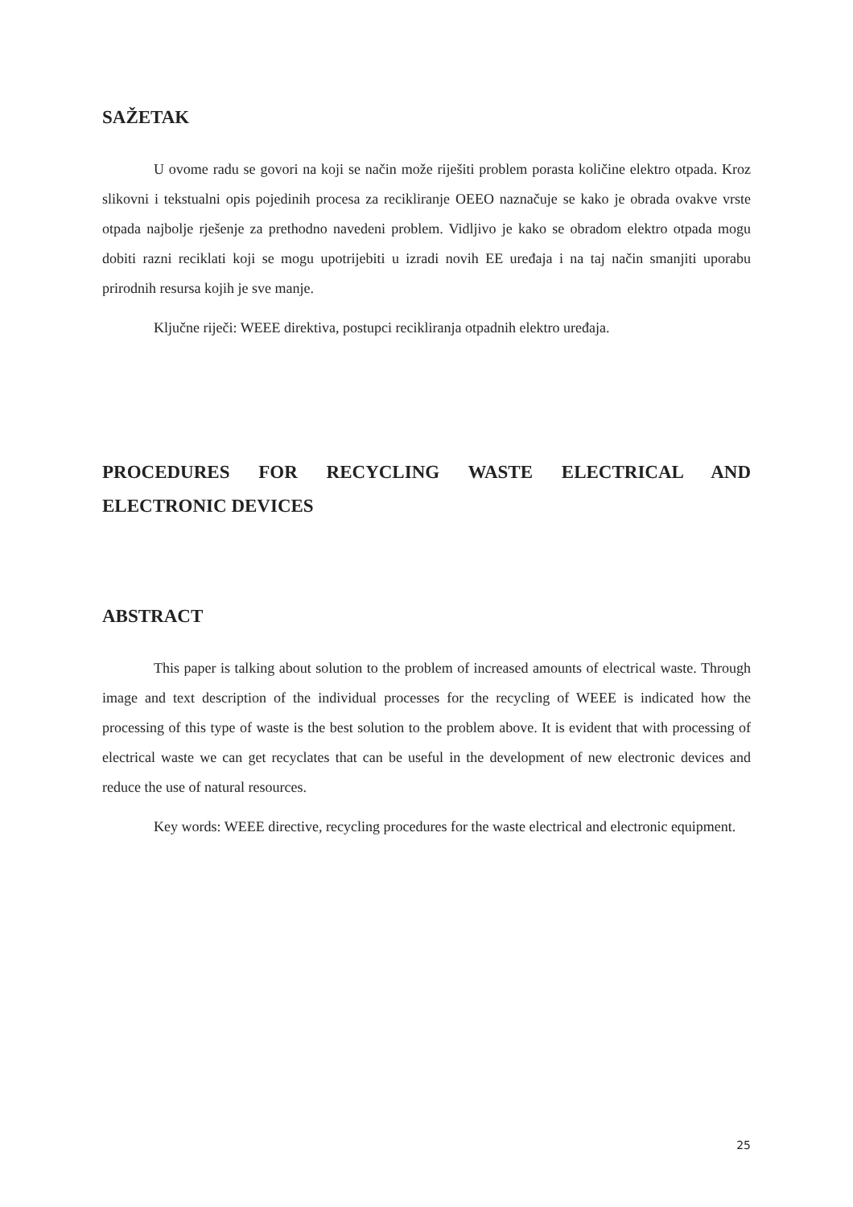SAŽETAK
U ovome radu se govori na koji se način može riješiti problem porasta količine elektro otpada. Kroz slikovni i tekstualni opis pojedinih procesa za recikliranje OEEO naznačuje se kako je obrada ovakve vrste otpada najbolje rješenje za prethodno navedeni problem. Vidljivo je kako se obradom elektro otpada mogu dobiti razni reciklati koji se mogu upotrijebiti u izradi novih EE uređaja i na taj način smanjiti uporabu prirodnih resursa kojih je sve manje.
Ključne riječi: WEEE direktiva, postupci recikliranja otpadnih elektro uređaja.
PROCEDURES FOR RECYCLING WASTE ELECTRICAL AND ELECTRONIC DEVICES
ABSTRACT
This paper is talking about solution to the problem of increased amounts of electrical waste. Through image and text description of the individual processes for the recycling of WEEE is indicated how the processing of this type of waste is the best solution to the problem above. It is evident that with processing of electrical waste we can get recyclates that can be useful in the development of new electronic devices and reduce the use of natural resources.
Key words: WEEE directive, recycling procedures for the waste electrical and electronic equipment.
25